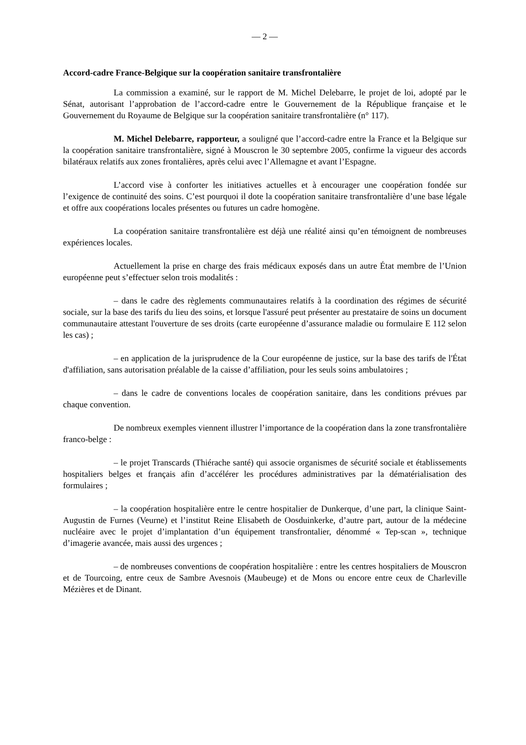— 2 —
Accord-cadre France-Belgique sur la coopération sanitaire transfrontalière
La commission a examiné, sur le rapport de M. Michel Delebarre, le projet de loi, adopté par le Sénat, autorisant l’approbation de l’accord-cadre entre le Gouvernement de la République française et le Gouvernement du Royaume de Belgique sur la coopération sanitaire transfrontalière (n° 117).
M. Michel Delebarre, rapporteur, a souligné que l’accord-cadre entre la France et la Belgique sur la coopération sanitaire transfrontalière, signé à Mouscron le 30 septembre 2005, confirme la vigueur des accords bilatéraux relatifs aux zones frontalières, après celui avec l’Allemagne et avant l’Espagne.
L’accord vise à conforter les initiatives actuelles et à encourager une coopération fondée sur l’exigence de continuité des soins. C’est pourquoi il dote la coopération sanitaire transfrontalière d’une base légale et offre aux coopérations locales présentes ou futures un cadre homogène.
La coopération sanitaire transfrontalière est déjà une réalité ainsi qu’en témoignent de nombreuses expériences locales.
Actuellement la prise en charge des frais médicaux exposés dans un autre État membre de l’Union européenne peut s’effectuer selon trois modalités :
– dans le cadre des règlements communautaires relatifs à la coordination des régimes de sécurité sociale, sur la base des tarifs du lieu des soins, et lorsque l'assuré peut présenter au prestataire de soins un document communautaire attestant l'ouverture de ses droits (carte européenne d’assurance maladie ou formulaire E 112 selon les cas) ;
– en application de la jurisprudence de la Cour européenne de justice, sur la base des tarifs de l'État d'affiliation, sans autorisation préalable de la caisse d’affiliation, pour les seuls soins ambulatoires ;
– dans le cadre de conventions locales de coopération sanitaire, dans les conditions prévues par chaque convention.
De nombreux exemples viennent illustrer l’importance de la coopération dans la zone transfrontalière franco-belge :
– le projet Transcards (Thiérache santé) qui associe organismes de sécurité sociale et établissements hospitaliers belges et français afin d’accélérer les procédures administratives par la dématérialisation des formulaires ;
– la coopération hospitalière entre le centre hospitalier de Dunkerque, d’une part, la clinique Saint-Augustin de Furnes (Veurne) et l’institut Reine Elisabeth de Oosduinkerke, d’autre part, autour de la médecine nucléaire avec le projet d’implantation d’un équipement transfrontalier, dénommé « Tep-scan », technique d’imagerie avancée, mais aussi des urgences ;
– de nombreuses conventions de coopération hospitalière : entre les centres hospitaliers de Mouscron et de Tourcoing, entre ceux de Sambre Avesnois (Maubeuge) et de Mons ou encore entre ceux de Charleville Mézières et de Dinant.